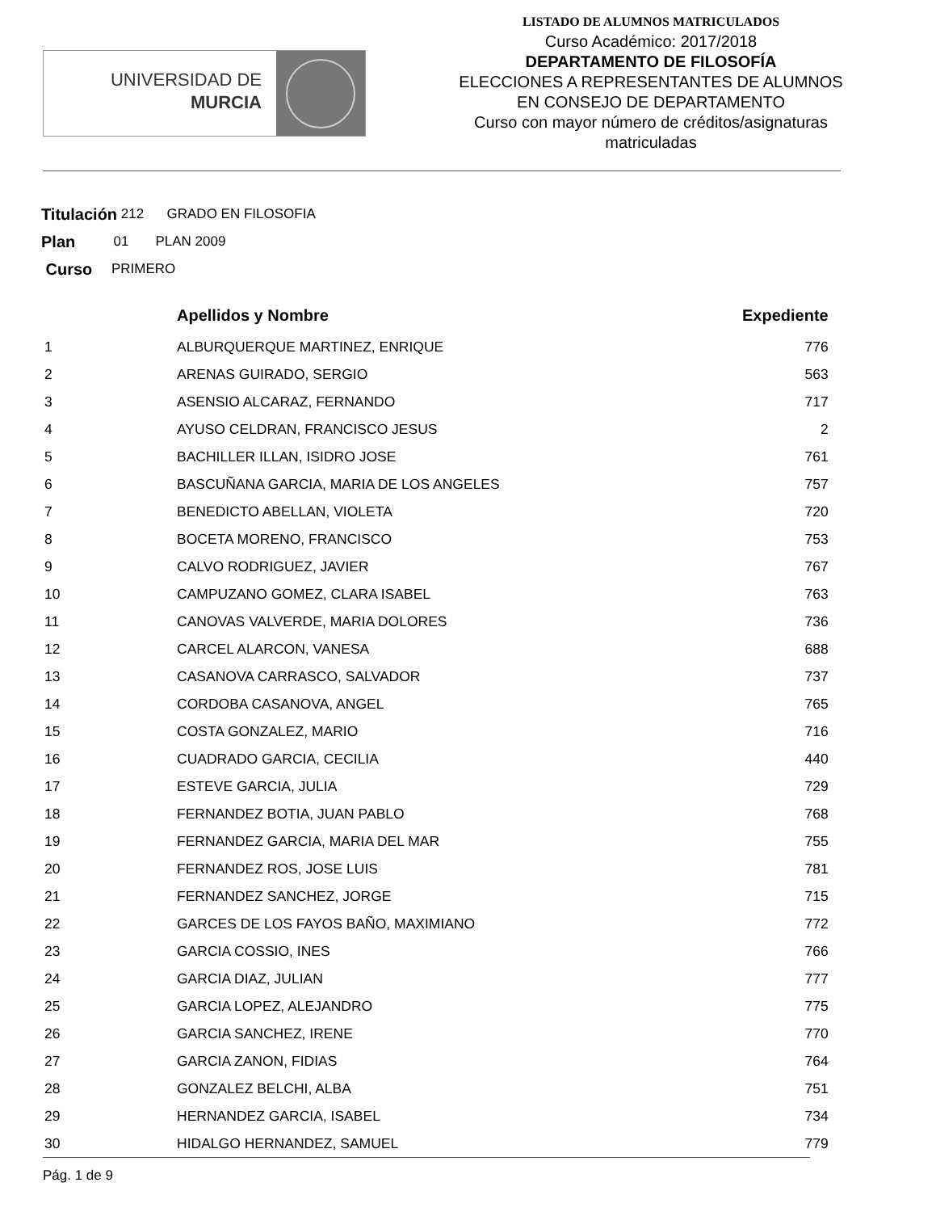UNIVERSIDAD DE
MURCIA
LISTADO DE ALUMNOS MATRICULADOS
Curso Académico: 2017/2018
DEPARTAMENTO DE FILOSOFÍA
ELECCIONES A REPRESENTANTES DE ALUMNOS
EN CONSEJO DE DEPARTAMENTO
Curso con mayor número de créditos/asignaturas
matriculadas
Titulación 212 GRADO EN FILOSOFIA
Plan 01 PLAN 2009
Curso PRIMERO
| | Apellidos y Nombre | Expediente |
| --- | --- | --- |
| 1 | ALBURQUERQUE MARTINEZ, ENRIQUE | 776 |
| 2 | ARENAS GUIRADO, SERGIO | 563 |
| 3 | ASENSIO ALCARAZ, FERNANDO | 717 |
| 4 | AYUSO CELDRAN, FRANCISCO JESUS | 2 |
| 5 | BACHILLER ILLAN, ISIDRO JOSE | 761 |
| 6 | BASCUÑANA GARCIA, MARIA DE LOS ANGELES | 757 |
| 7 | BENEDICTO ABELLAN, VIOLETA | 720 |
| 8 | BOCETA MORENO, FRANCISCO | 753 |
| 9 | CALVO RODRIGUEZ, JAVIER | 767 |
| 10 | CAMPUZANO GOMEZ, CLARA ISABEL | 763 |
| 11 | CANOVAS VALVERDE, MARIA DOLORES | 736 |
| 12 | CARCEL ALARCON, VANESA | 688 |
| 13 | CASANOVA CARRASCO, SALVADOR | 737 |
| 14 | CORDOBA CASANOVA, ANGEL | 765 |
| 15 | COSTA GONZALEZ, MARIO | 716 |
| 16 | CUADRADO GARCIA, CECILIA | 440 |
| 17 | ESTEVE GARCIA, JULIA | 729 |
| 18 | FERNANDEZ BOTIA, JUAN PABLO | 768 |
| 19 | FERNANDEZ GARCIA, MARIA DEL MAR | 755 |
| 20 | FERNANDEZ ROS, JOSE LUIS | 781 |
| 21 | FERNANDEZ SANCHEZ, JORGE | 715 |
| 22 | GARCES DE LOS FAYOS BAÑO, MAXIMIANO | 772 |
| 23 | GARCIA COSSIO, INES | 766 |
| 24 | GARCIA DIAZ, JULIAN | 777 |
| 25 | GARCIA LOPEZ, ALEJANDRO | 775 |
| 26 | GARCIA SANCHEZ, IRENE | 770 |
| 27 | GARCIA ZANON, FIDIAS | 764 |
| 28 | GONZALEZ BELCHI, ALBA | 751 |
| 29 | HERNANDEZ GARCIA, ISABEL | 734 |
| 30 | HIDALGO HERNANDEZ, SAMUEL | 779 |
Pág. 1 de 9